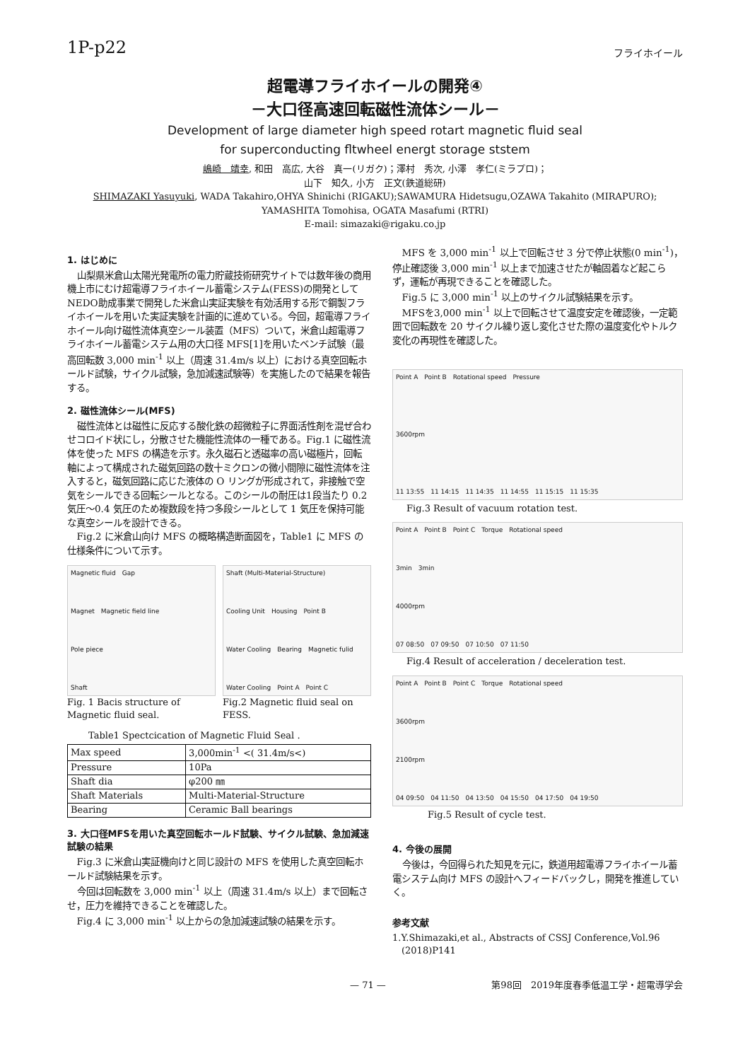1P-p22 フライホイール
超電導フライホイールの開発④
－大口径高速回転磁性流体シール－
Development of large diameter high speed rotart magnetic fluid seal
for superconducting fltwheel energt storage ststem
嶋崎　靖幸, 和田　高広, 大谷　真一(リガク)；澤村　秀次, 小澤　孝仁(ミラプロ)；
山下　知久, 小方　正文(鉄道総研)
SHIMAZAKI Yasuyuki, WADA Takahiro,OHYA Shinichi (RIGAKU);SAWAMURA Hidetsugu,OZAWA Takahito (MIRAPURO);
YAMASHITA Tomohisa, OGATA Masafumi (RTRI)
E-mail: simazaki@rigaku.co.jp
1. はじめに
山梨県米倉山太陽光発電所の電力貯蔵技術研究サイトでは数年後の商用機上市にむけ超電導フライホイール蓄電システム(FESS)の開発としてNEDO助成事業で開発した米倉山実証実験を有効活用する形で鋼製フライホイールを用いた実証実験を計画的に進めている。今回，超電導フライホイール向け磁性流体真空シール装置（MFS）ついて，米倉山超電導フライホイール蓄電システム用の大口径 MFS[1]を用いたベンチ試験（最高回転数 3,000 min<sup>-1</sup> 以上（周速 31.4m/s 以上）における真空回転ホールド試験，サイクル試験，急加減速試験等）を実施したので結果を報告する。
2. 磁性流体シール(MFS)
磁性流体とは磁性に反応する酸化鉄の超微粒子に界面活性剤を混ぜ合わせコロイド状にし，分散させた機能性流体の一種である。Fig.1 に磁性流体を使った MFS の構造を示す。永久磁石と透磁率の高い磁極片，回転軸によって構成された磁気回路の数十ミクロンの微小間隙に磁性流体を注入すると，磁気回路に応じた液体の O リングが形成されて，非接触で空気をシールできる回転シールとなる。このシールの耐圧は1段当たり 0.2 気圧～0.4 気圧のため複数段を持つ多段シールとして 1 気圧を保持可能な真空シールを設計できる。
Fig.2 に米倉山向け MFS の概略構造断面図を，Table1 に MFS の仕様条件について示す。
Magnetic fluid　Gap
Magnet　Magnetic field line
Pole piece
Shaft
Fig. 1 Bacis structure of Magnetic fluid seal.
Shaft (Multi-Material-Structure)
Cooling Unit　Housing　Point B
Water Cooling　Bearing　Magnetic fulid
Water Cooling　Point A　Point C
Fig.2 Magnetic fluid seal on FESS.
Table1 Spectcication of Magnetic Fluid Seal .
| Max speed | 3,000min<sup>-1</sup> <( 31.4m/s<) |
| Pressure | 10Pa |
| Shaft dia | φ200 ㎜ |
| Shaft Materials | Multi-Material-Structure |
| Bearing | Ceramic Ball bearings |
3. 大口径MFSを用いた真空回転ホールド試験、サイクル試験、急加減速試験の結果
Fig.3 に米倉山実証機向けと同じ設計の MFS を使用した真空回転ホールド試験結果を示す。
今回は回転数を 3,000 min<sup>-1</sup> 以上（周速 31.4m/s 以上）まで回転させ，圧力を維持できることを確認した。
Fig.4 に 3,000 min<sup>-1</sup> 以上からの急加減速試験の結果を示す。
MFS を 3,000 min<sup>-1</sup> 以上で回転させ 3 分で停止状態(0 min<sup>-1</sup>)，停止確認後 3,000 min<sup>-1</sup> 以上まで加速させたが軸固着など起こらず，運転が再現できることを確認した。
Fig.5 に 3,000 min<sup>-1</sup> 以上のサイクル試験結果を示す。
MFSを3,000 min<sup>-1</sup> 以上で回転させて温度安定を確認後，一定範囲で回転数を 20 サイクル繰り返し変化させた際の温度変化やトルク変化の再現性を確認した。
Point A　Point B　Rotational speed　Pressure
3600rpm
11 13:55　11 14:15　11 14:35　11 14:55　11 15:15　11 15:35
Fig.3 Result of vacuum rotation test.
Point A　Point B　Point C　Torque　Rotational speed
3min　3min
4000rpm
07 08:50　07 09:50　07 10:50　07 11:50
Fig.4 Result of acceleration / deceleration test.
Point A　Point B　Point C　Torque　Rotational speed
3600rpm
2100rpm
04 09:50　04 11:50　04 13:50　04 15:50　04 17:50　04 19:50
Fig.5 Result of cycle test.
4. 今後の展開
今後は，今回得られた知見を元に，鉄道用超電導フライホイール蓄電システム向け MFS の設計へフィードバックし，開発を推進していく。
参考文献
1.Y.Shimazaki,et al., Abstracts of CSSJ Conference,Vol.96
　(2018)P141
— 71 — 第98回　2019年度春季低温工学・超電導学会